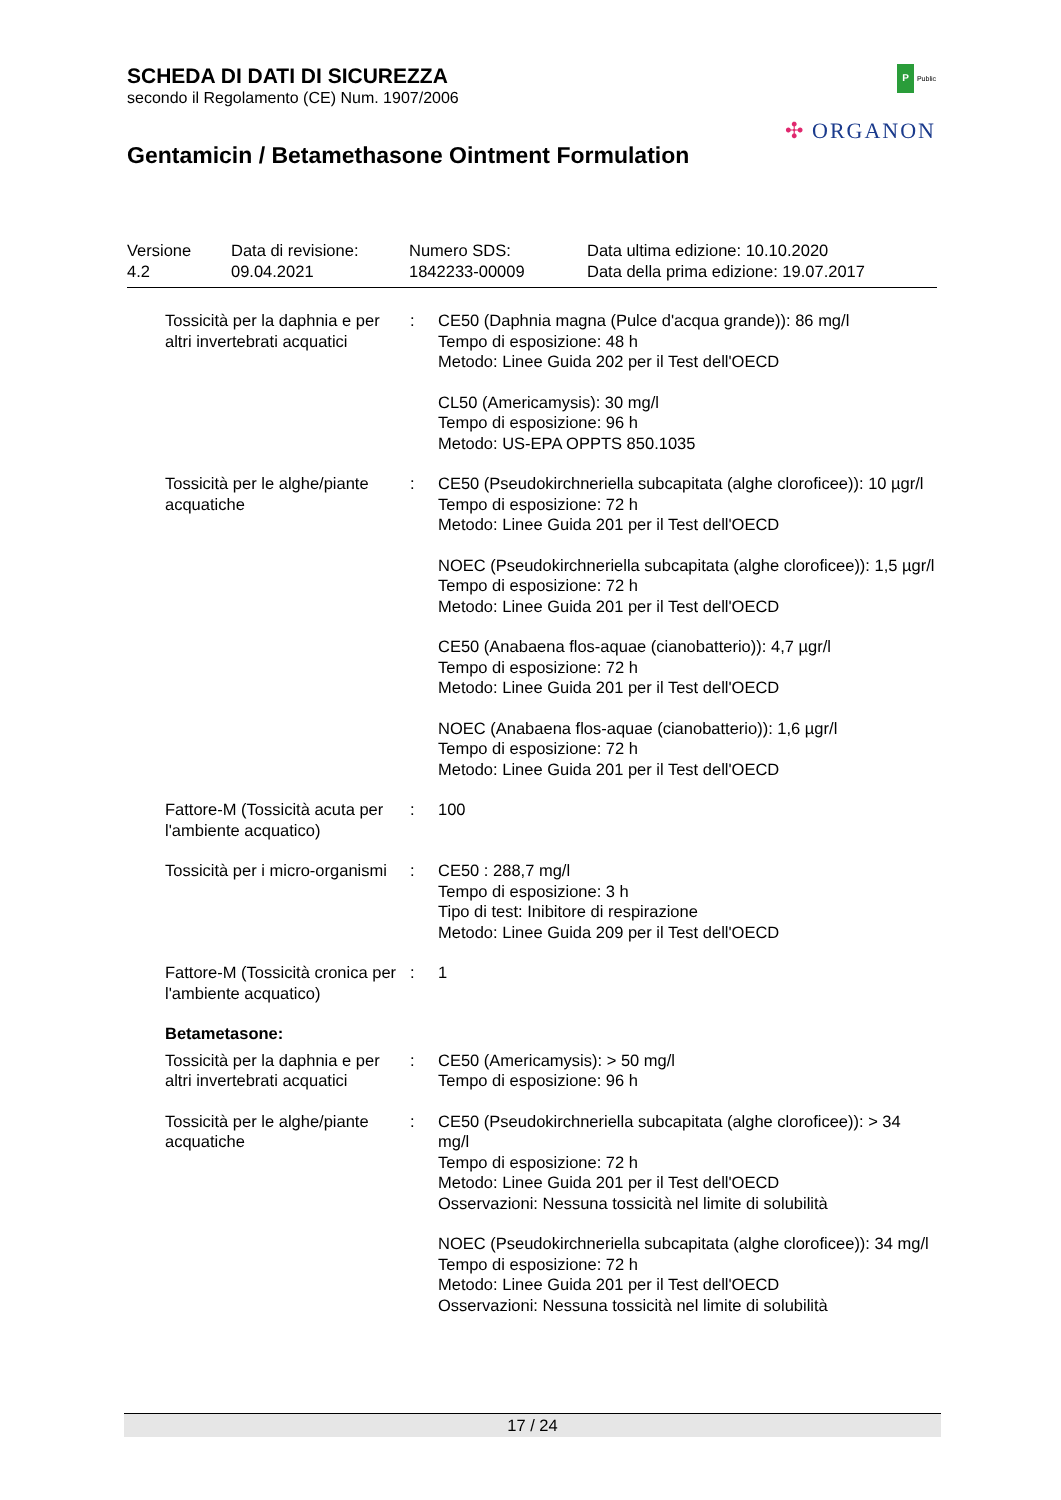SCHEDA DI DATI DI SICUREZZA
secondo il Regolamento (CE) Num. 1907/2006
Gentamicin / Betamethasone Ointment Formulation
P Public
✣ ORGANON
| Versione 4.2 | Data di revisione: 09.04.2021 | Numero SDS: 1842233-00009 | Data ultima edizione: 10.10.2020 Data della prima edizione: 19.07.2017 |
| Tossicità per la daphnia e per altri invertebrati acquatici | : | CE50 (Daphnia magna (Pulce d'acqua grande)): 86 mg/l Tempo di esposizione: 48 h Metodo: Linee Guida 202 per il Test dell'OECD CL50 (Americamysis): 30 mg/l Tempo di esposizione: 96 h Metodo: US-EPA OPPTS 850.1035 |
| Tossicità per le alghe/piante acquatiche | : | CE50 (Pseudokirchneriella subcapitata (alghe cloroficee)): 10 µgr/l Tempo di esposizione: 72 h Metodo: Linee Guida 201 per il Test dell'OECD NOEC (Pseudokirchneriella subcapitata (alghe cloroficee)): 1,5 µgr/l Tempo di esposizione: 72 h Metodo: Linee Guida 201 per il Test dell'OECD CE50 (Anabaena flos-aquae (cianobatterio)): 4,7 µgr/l Tempo di esposizione: 72 h Metodo: Linee Guida 201 per il Test dell'OECD NOEC (Anabaena flos-aquae (cianobatterio)): 1,6 µgr/l Tempo di esposizione: 72 h Metodo: Linee Guida 201 per il Test dell'OECD |
| Fattore-M (Tossicità acuta per l'ambiente acquatico) | : | 100 |
| Tossicità per i micro-organismi | : | CE50 : 288,7 mg/l Tempo di esposizione: 3 h Tipo di test: Inibitore di respirazione Metodo: Linee Guida 209 per il Test dell'OECD |
| Fattore-M (Tossicità cronica per l'ambiente acquatico) | : | 1 |
| Betametasone: | | |
| Tossicità per la daphnia e per altri invertebrati acquatici | : | CE50 (Americamysis): > 50 mg/l Tempo di esposizione: 96 h |
| Tossicità per le alghe/piante acquatiche | : | CE50 (Pseudokirchneriella subcapitata (alghe cloroficee)): > 34 mg/l Tempo di esposizione: 72 h Metodo: Linee Guida 201 per il Test dell'OECD Osservazioni: Nessuna tossicità nel limite di solubilità NOEC (Pseudokirchneriella subcapitata (alghe cloroficee)): 34 mg/l Tempo di esposizione: 72 h Metodo: Linee Guida 201 per il Test dell'OECD Osservazioni: Nessuna tossicità nel limite di solubilità |
17 / 24